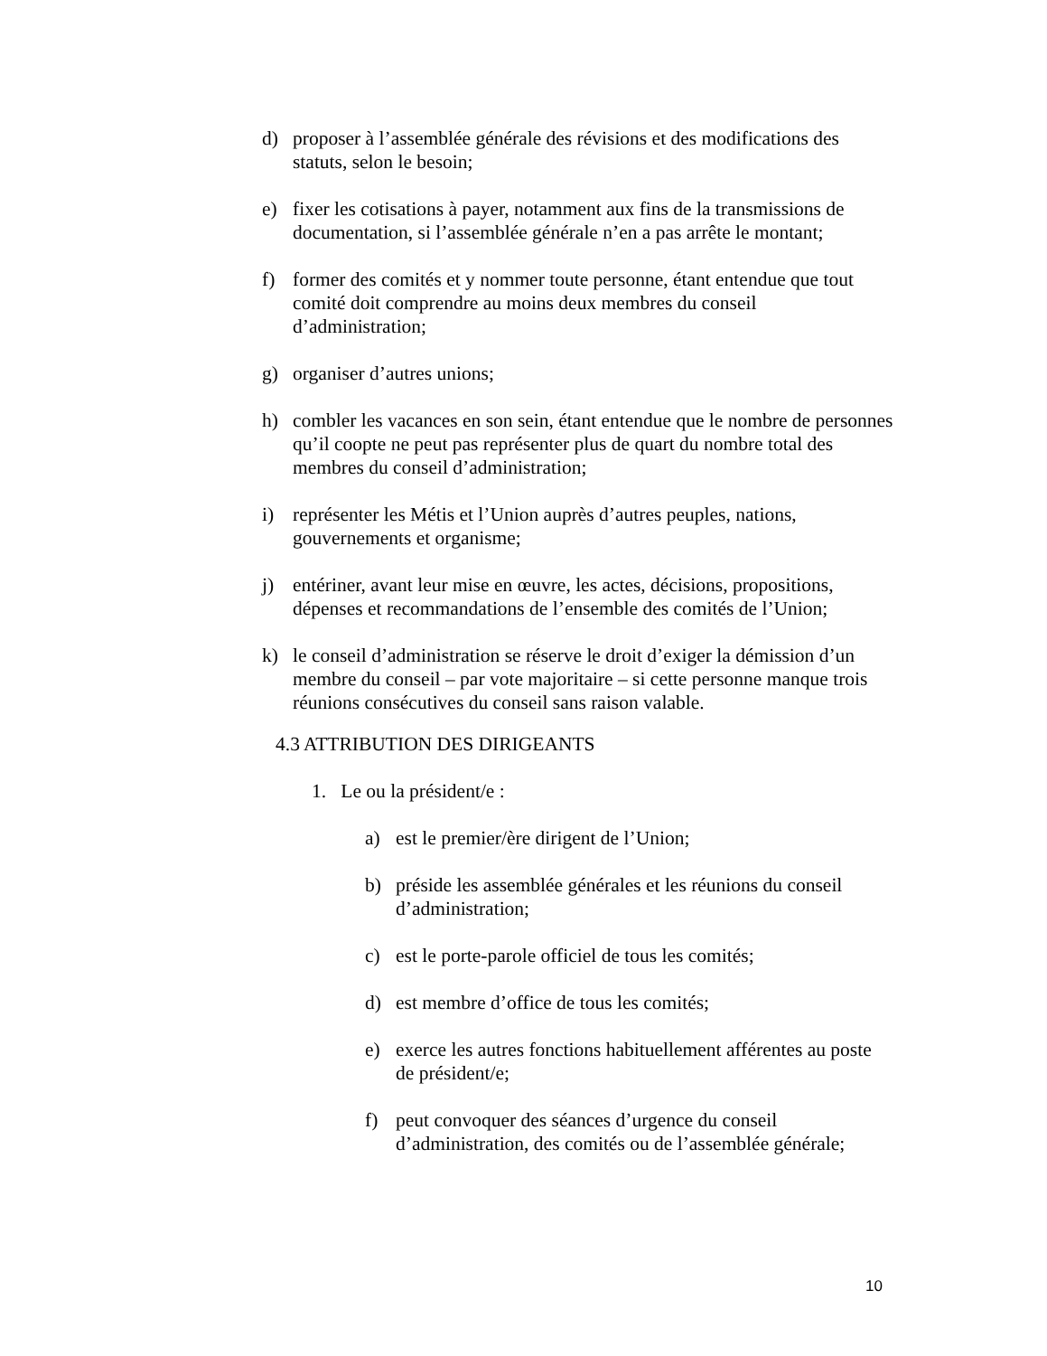d) proposer à l’assemblée générale des révisions et des modifications des statuts, selon le besoin;
e) fixer les cotisations à payer, notamment aux fins de la transmissions de documentation, si l’assemblée générale n’en a pas arrête le montant;
f) former des comités et y nommer toute personne, étant entendue que tout comité doit comprendre au moins deux membres du conseil d’administration;
g) organiser d’autres unions;
h) combler les vacances en son sein, étant entendue que le nombre de personnes qu’il coopte ne peut pas représenter plus de quart du nombre total des membres du conseil d’administration;
i) représenter les Métis et l’Union auprès d’autres peuples, nations, gouvernements et organisme;
j) entériner, avant leur mise en œuvre, les actes, décisions, propositions, dépenses et recommandations de l’ensemble des comités de l’Union;
k) le conseil d’administration se réserve le droit d’exiger la démission d’un membre du conseil – par vote majoritaire – si cette personne manque trois réunions consécutives du conseil sans raison valable.
4.3 ATTRIBUTION DES DIRIGEANTS
1. Le ou la président/e :
a) est le premier/ère dirigent de l’Union;
b) préside les assemblée générales et les réunions du conseil d’administration;
c) est le porte-parole officiel de tous les comités;
d) est membre d’office de tous les comités;
e) exerce les autres fonctions habituellement afférentes au poste de président/e;
f) peut convoquer des séances d’urgence du conseil d’administration, des comités ou de l’assemblée générale;
10